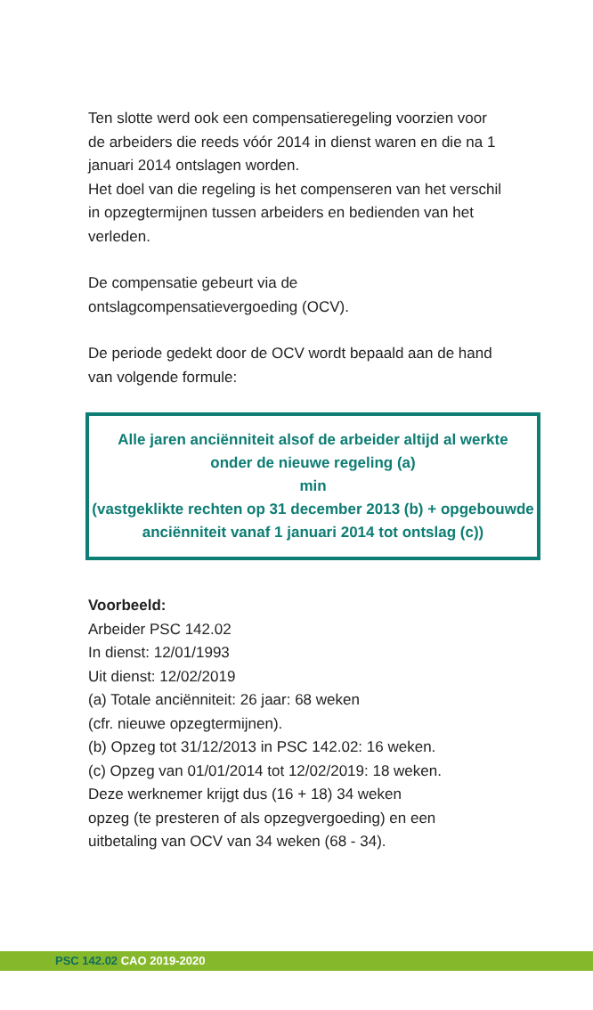Ten slotte werd ook een compensatieregeling voorzien voor de arbeiders die reeds vóór 2014 in dienst waren en die na 1 januari 2014 ontslagen worden.
Het doel van die regeling is het compenseren van het verschil in opzegtermijnen tussen arbeiders en bedienden van het verleden.
De compensatie gebeurt via de ontslagcompensatievergoeding (OCV).
De periode gedekt door de OCV wordt bepaald aan de hand van volgende formule:
Alle jaren anciënniteit alsof de arbeider altijd al werkte
onder de nieuwe regeling (a)
min
(vastgeklikte rechten op 31 december 2013 (b) + opgebouwde
anciënniteit vanaf 1 januari 2014 tot ontslag (c))
Voorbeeld:
Arbeider PSC 142.02
In dienst: 12/01/1993
Uit dienst: 12/02/2019
(a) Totale anciënniteit: 26 jaar: 68 weken
(cfr. nieuwe opzegtermijnen).
(b) Opzeg tot 31/12/2013 in PSC 142.02: 16 weken.
(c) Opzeg van 01/01/2014 tot 12/02/2019: 18 weken.
Deze werknemer krijgt dus (16 + 18) 34 weken
opzeg (te presteren of als opzegvergoeding) en een
uitbetaling van OCV van 34 weken (68 - 34).
PSC 142.02 CAO 2019-2020